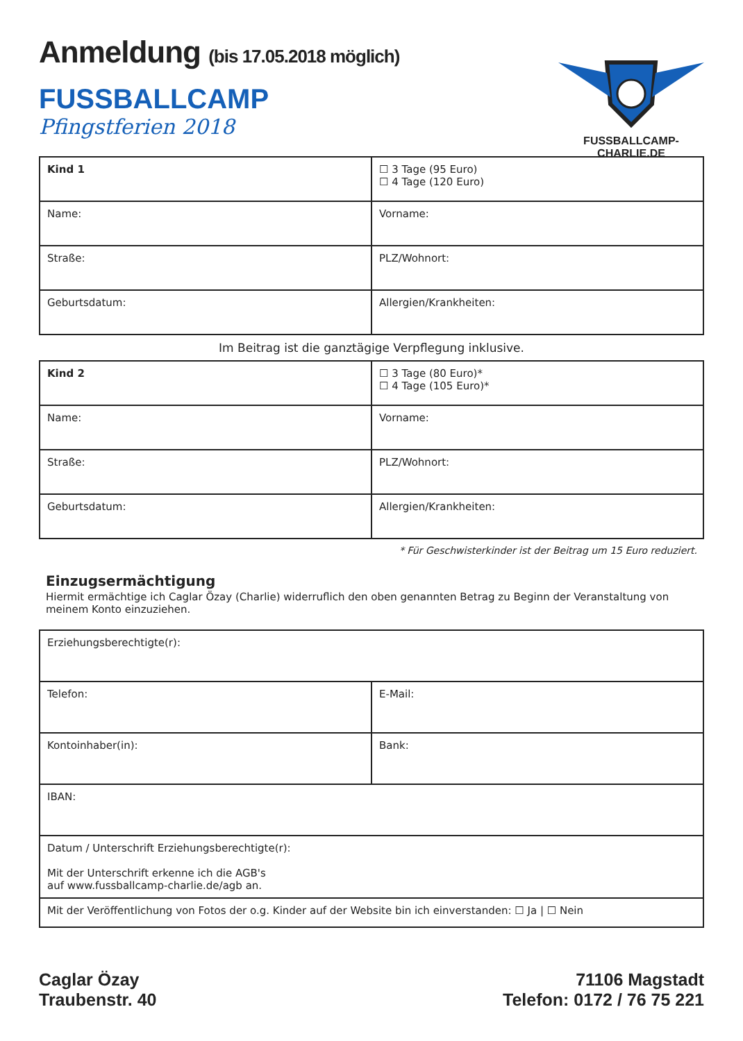Anmeldung (bis 17.05.2018 möglich)
FUSSBALLCAMP
Pfingstferien 2018
FUSSBALLCAMP-CHARLIE.DE
| Kind 1 | ☐ 3 Tage (95 Euro) ☐ 4 Tage (120 Euro) |
| Name: | Vorname: |
| Straße: | PLZ/Wohnort: |
| Geburtsdatum: | Allergien/Krankheiten: |
Im Beitrag ist die ganztägige Verpflegung inklusive.
| Kind 2 | ☐ 3 Tage (80 Euro)* ☐ 4 Tage (105 Euro)* |
| Name: | Vorname: |
| Straße: | PLZ/Wohnort: |
| Geburtsdatum: | Allergien/Krankheiten: |
* Für Geschwisterkinder ist der Beitrag um 15 Euro reduziert.
Einzugsermächtigung
Hiermit ermächtige ich Caglar Özay (Charlie) widerruflich den oben genannten Betrag zu Beginn der Veranstaltung von meinem Konto einzuziehen.
| Erziehungsberechtigte(r): | |
| Telefon: | E-Mail: |
| Kontoinhaber(in): | Bank: |
| IBAN: | |
| Datum / Unterschrift Erziehungsberechtigte(r): Mit der Unterschrift erkenne ich die AGB's auf www.fussballcamp-charlie.de/agb an. | |
| Mit der Veröffentlichung von Fotos der o.g. Kinder auf der Website bin ich einverstanden: ☐ Ja / ☐ Nein | |
Caglar Özay
Traubenstr. 40
71106 Magstadt
Telefon: 0172 / 76 75 221